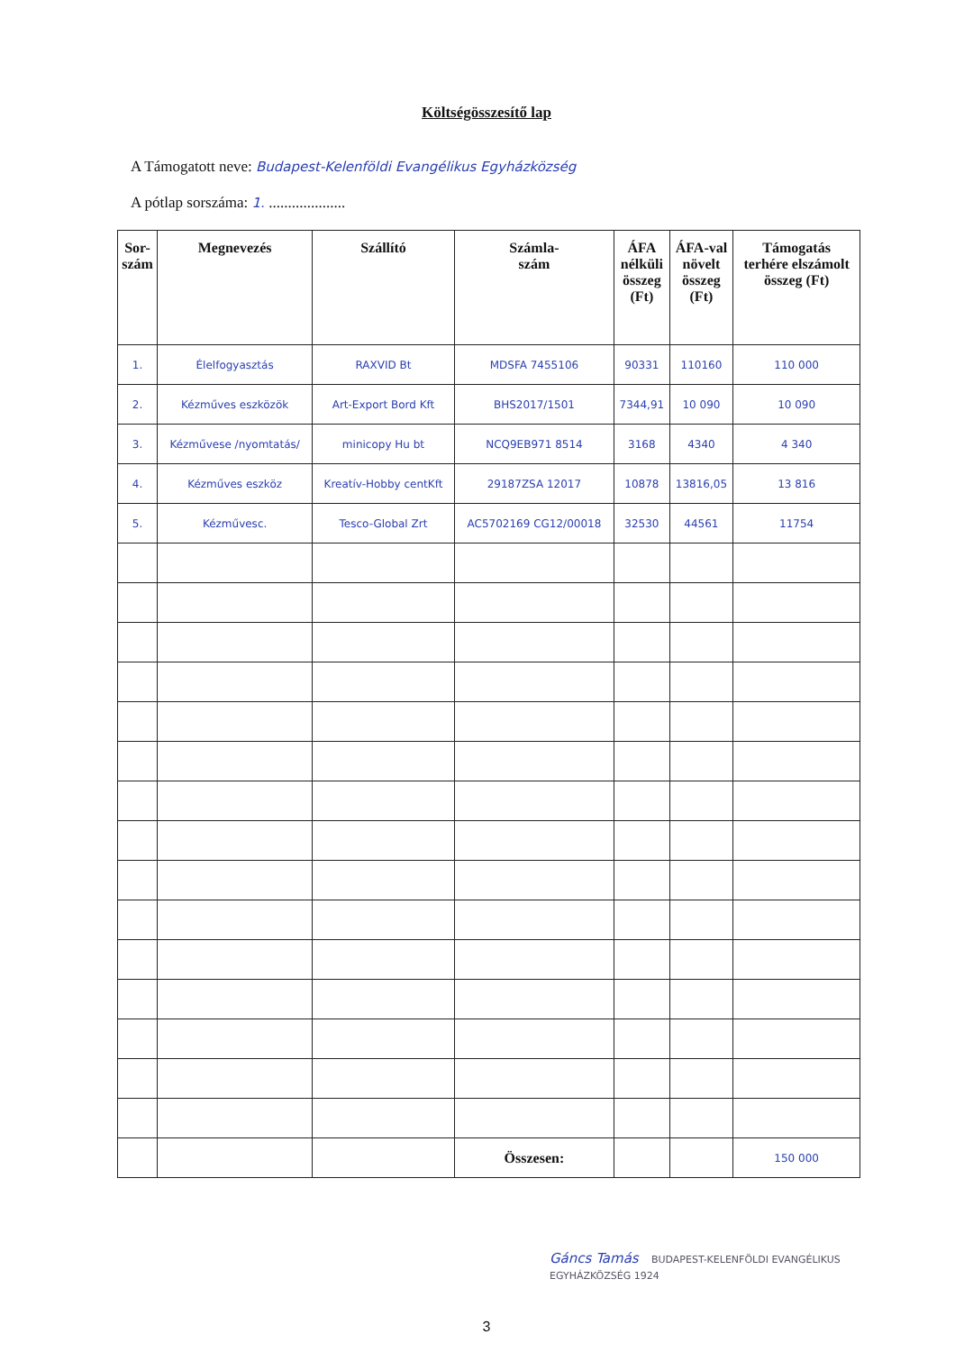Költségösszesítő lap
A Támogatott neve: Budapest-Kelenföldi Evangélikus Egyházközség
A pótlap sorszáma: 1. ....................
| Sor- szám | Megnevezés | Szállító | Számla- szám | ÁFA nélküli összeg (Ft) | ÁFA-val növelt összeg (Ft) | Támogatás terhére elszámolt összeg (Ft) |
| --- | --- | --- | --- | --- | --- | --- |
| 1. | Élelfogyasztás | RAXVID Bt | MDSFA 7455106 | 90331 | 110160 | 110 000 |
| 2. | Kézműves eszközök | Art-Export Bord Kft | BHS2017/1501 | 7344,91 | 10 090 | 10 090 |
| 3. | Kézművese /nyomtatás/ | minicopy Hu bt | NCQ9EB971 8514 | 3168 | 4340 | 4 340 |
| 4. | Kézműves eszköz | Kreatív-Hobby centKft | 29187ZSA 12017 | 10878 | 13816,05 | 13 816 |
| 5. | Kézművesc. | Tesco-Global Zrt | AC5702169 CG12/00018 | 32530 | 44561 | 11754 |
| | | | Összesen: | | | 150 000 |
Gáncs Tamás BUDAPEST-KELENFÖLDI EVANGÉLIKUS EGYHÁZKÖZSÉG 1924
3